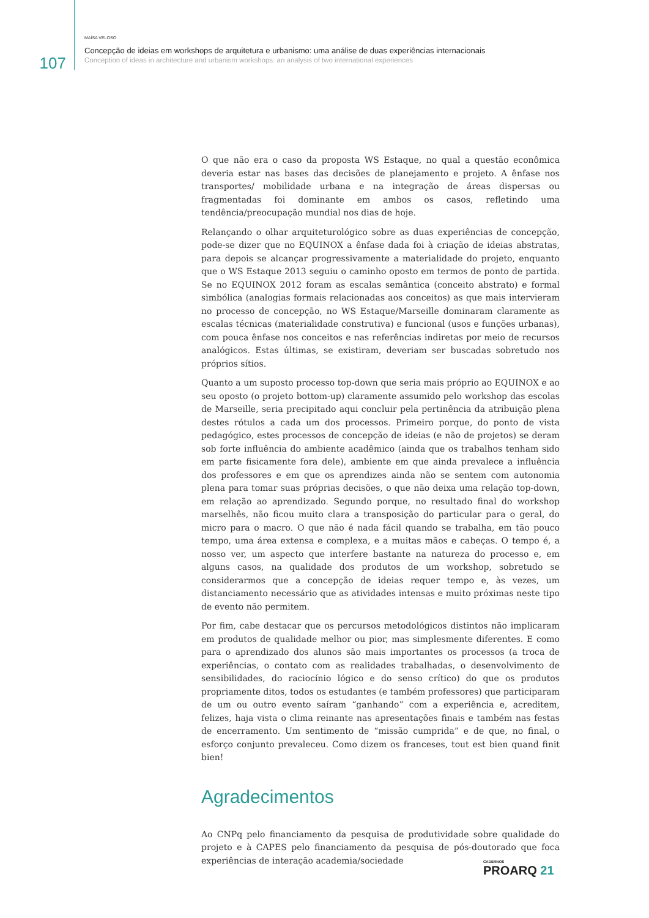107
MAÍSA VELOSO
Concepção de ideias em workshops de arquitetura e urbanismo: uma análise de duas experiências internacionais
Conception of ideas in architecture and urbanism workshops: an analysis of two international experiences
O que não era o caso da proposta WS Estaque, no qual a questão econômica deveria estar nas bases das decisões de planejamento e projeto. A ênfase nos transportes/ mobilidade urbana e na integração de áreas dispersas ou fragmentadas foi dominante em ambos os casos, refletindo uma tendência/preocupação mundial nos dias de hoje.
Relançando o olhar arquiteturológico sobre as duas experiências de concepção, pode-se dizer que no EQUINOX a ênfase dada foi à criação de ideias abstratas, para depois se alcançar progressivamente a materialidade do projeto, enquanto que o WS Estaque 2013 seguiu o caminho oposto em termos de ponto de partida. Se no EQUINOX 2012 foram as escalas semântica (conceito abstrato) e formal simbólica (analogias formais relacionadas aos conceitos) as que mais intervieram no processo de concepção, no WS Estaque/Marseille dominaram claramente as escalas técnicas (materialidade construtiva) e funcional (usos e funções urbanas), com pouca ênfase nos conceitos e nas referências indiretas por meio de recursos analógicos. Estas últimas, se existiram, deveriam ser buscadas sobretudo nos próprios sítios.
Quanto a um suposto processo top-down que seria mais próprio ao EQUINOX e ao seu oposto (o projeto bottom-up) claramente assumido pelo workshop das escolas de Marseille, seria precipitado aqui concluir pela pertinência da atribuição plena destes rótulos a cada um dos processos. Primeiro porque, do ponto de vista pedagógico, estes processos de concepção de ideias (e não de projetos) se deram sob forte influência do ambiente acadêmico (ainda que os trabalhos tenham sido em parte fisicamente fora dele), ambiente em que ainda prevalece a influência dos professores e em que os aprendizes ainda não se sentem com autonomia plena para tomar suas próprias decisões, o que não deixa uma relação top-down, em relação ao aprendizado. Segundo porque, no resultado final do workshop marselhês, não ficou muito clara a transposição do particular para o geral, do micro para o macro. O que não é nada fácil quando se trabalha, em tão pouco tempo, uma área extensa e complexa, e a muitas mãos e cabeças. O tempo é, a nosso ver, um aspecto que interfere bastante na natureza do processo e, em alguns casos, na qualidade dos produtos de um workshop, sobretudo se considerarmos que a concepção de ideias requer tempo e, às vezes, um distanciamento necessário que as atividades intensas e muito próximas neste tipo de evento não permitem.
Por fim, cabe destacar que os percursos metodológicos distintos não implicaram em produtos de qualidade melhor ou pior, mas simplesmente diferentes. E como para o aprendizado dos alunos são mais importantes os processos (a troca de experiências, o contato com as realidades trabalhadas, o desenvolvimento de sensibilidades, do raciocínio lógico e do senso crítico) do que os produtos propriamente ditos, todos os estudantes (e também professores) que participaram de um ou outro evento saíram “ganhando” com a experiência e, acreditem, felizes, haja vista o clima reinante nas apresentações finais e também nas festas de encerramento. Um sentimento de “missão cumprida” e de que, no final, o esforço conjunto prevaleceu. Como dizem os franceses, tout est bien quand finit bien!
Agradecimentos
Ao CNPq pelo financiamento da pesquisa de produtividade sobre qualidade do projeto e à CAPES pelo financiamento da pesquisa de pós-doutorado que foca experiências de interação academia/sociedade
CADERNOS
PROARQ 21